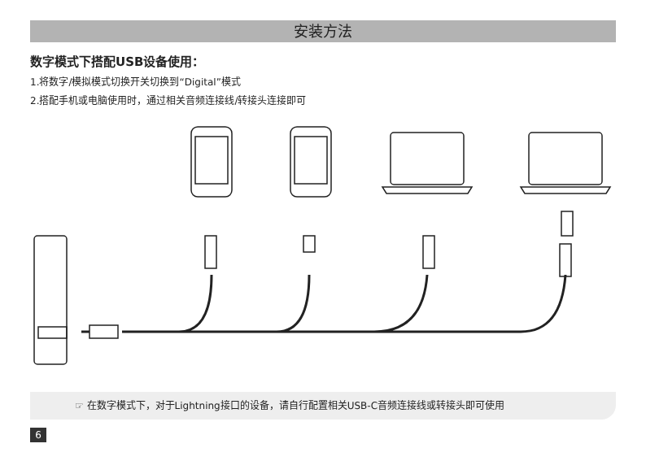安装方法
数字模式下搭配USB设备使用：
1.将数字/模拟模式切换开关切换到“Digital”模式
2.搭配手机或电脑使用时，通过相关音频连接线/转接头连接即可
☞ 在数字模式下，对于Lightning接口的设备，请自行配置相关USB-C音频连接线或转接头即可使用
6